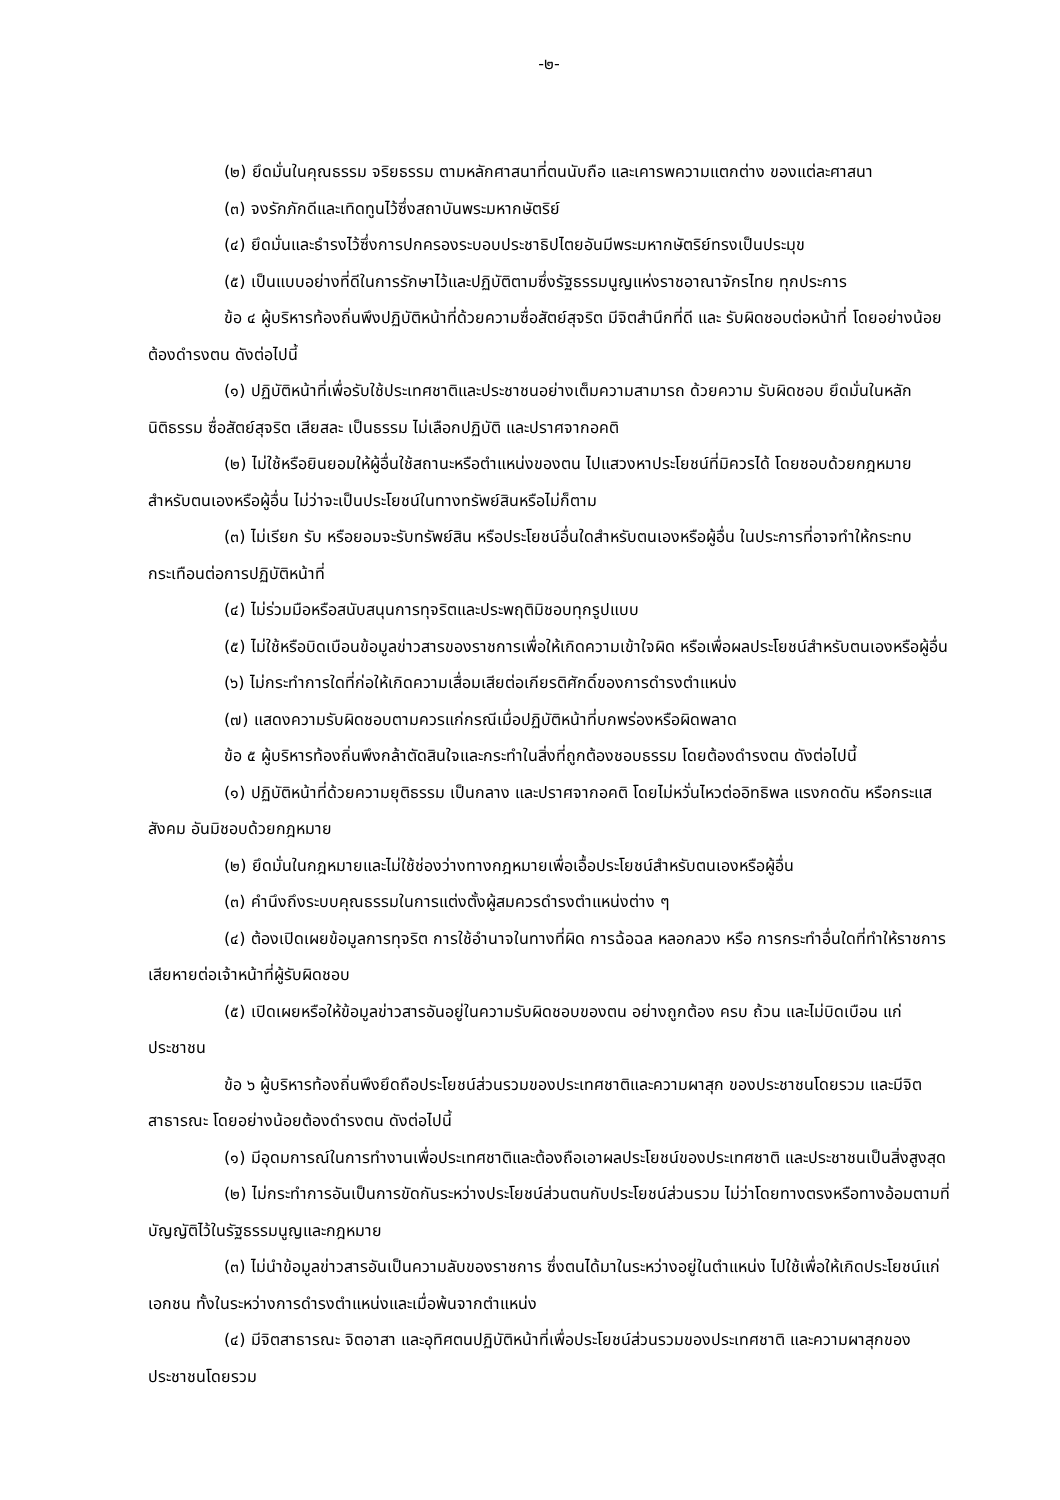-๒-
(๒) ยึดมั่นในคุณธรรม จริยธรรม ตามหลักศาสนาที่ตนนับถือ และเคารพความแตกต่าง ของแต่ละศาสนา
(๓) จงรักภักดีและเทิดทูนไว้ซึ่งสถาบันพระมหากษัตริย์
(๔) ยึดมั่นและธำรงไว้ซึ่งการปกครองระบอบประชาธิปไตยอันมีพระมหากษัตริย์ทรงเป็นประมุข
(๕) เป็นแบบอย่างที่ดีในการรักษาไว้และปฏิบัติตามซึ่งรัฐธรรมนูญแห่งราชอาณาจักรไทย ทุกประการ
ข้อ ๔ ผู้บริหารท้องถิ่นพึงปฏิบัติหน้าที่ด้วยความซื่อสัตย์สุจริต มีจิตสำนึกที่ดี และ รับผิดชอบต่อหน้าที่ โดยอย่างน้อยต้องดำรงตน ดังต่อไปนี้
(๑) ปฏิบัติหน้าที่เพื่อรับใช้ประเทศชาติและประชาชนอย่างเต็มความสามารถ ด้วยความ รับผิดชอบ ยึดมั่นในหลักนิติธรรม ซื่อสัตย์สุจริต เสียสละ เป็นธรรม ไม่เลือกปฏิบัติ และปราศจากอคติ
(๒) ไม่ใช้หรือยินยอมให้ผู้อื่นใช้สถานะหรือตำแหน่งของตน ไปแสวงหาประโยชน์ที่มิควรได้ โดยชอบด้วยกฎหมายสำหรับตนเองหรือผู้อื่น ไม่ว่าจะเป็นประโยชน์ในทางทรัพย์สินหรือไม่ก็ตาม
(๓) ไม่เรียก รับ หรือยอมจะรับทรัพย์สิน หรือประโยชน์อื่นใดสำหรับตนเองหรือผู้อื่น ในประการที่อาจทำให้กระทบกระเทือนต่อการปฏิบัติหน้าที่
(๔) ไม่ร่วมมือหรือสนับสนุนการทุจริตและประพฤติมิชอบทุกรูปแบบ
(๕) ไม่ใช้หรือบิดเบือนข้อมูลข่าวสารของราชการเพื่อให้เกิดความเข้าใจผิด หรือเพื่อผลประโยชน์สำหรับตนเองหรือผู้อื่น
(๖) ไม่กระทำการใดที่ก่อให้เกิดความเสื่อมเสียต่อเกียรติศักดิ์ของการดำรงตำแหน่ง
(๗) แสดงความรับผิดชอบตามควรแก่กรณีเมื่อปฏิบัติหน้าที่บกพร่องหรือผิดพลาด
ข้อ ๕ ผู้บริหารท้องถิ่นพึงกล้าตัดสินใจและกระทำในสิ่งที่ถูกต้องชอบธรรม โดยต้องดำรงตน ดังต่อไปนี้
(๑) ปฏิบัติหน้าที่ด้วยความยุติธรรม เป็นกลาง และปราศจากอคติ โดยไม่หวั่นไหวต่ออิทธิพล แรงกดดัน หรือกระแสสังคม อันมิชอบด้วยกฎหมาย
(๒) ยึดมั่นในกฎหมายและไม่ใช้ช่องว่างทางกฎหมายเพื่อเอื้อประโยชน์สำหรับตนเองหรือผู้อื่น
(๓) คำนึงถึงระบบคุณธรรมในการแต่งตั้งผู้สมควรดำรงตำแหน่งต่าง ๆ
(๔) ต้องเปิดเผยข้อมูลการทุจริต การใช้อำนาจในทางที่ผิด การฉ้อฉล หลอกลวง หรือ การกระทำอื่นใดที่ทำให้ราชการเสียหายต่อเจ้าหน้าที่ผู้รับผิดชอบ
(๕) เปิดเผยหรือให้ข้อมูลข่าวสารอันอยู่ในความรับผิดชอบของตน อย่างถูกต้อง ครบ ถ้วน และไม่บิดเบือน แก่ประชาชน
ข้อ ๖ ผู้บริหารท้องถิ่นพึงยึดถือประโยชน์ส่วนรวมของประเทศชาติและความผาสุก ของประชาชนโดยรวม และมีจิตสาธารณะ โดยอย่างน้อยต้องดำรงตน ดังต่อไปนี้
(๑) มีอุดมการณ์ในการทำงานเพื่อประเทศชาติและต้องถือเอาผลประโยชน์ของประเทศชาติ และประชาชนเป็นสิ่งสูงสุด
(๒) ไม่กระทำการอันเป็นการขัดกันระหว่างประโยชน์ส่วนตนกับประโยชน์ส่วนรวม ไม่ว่าโดยทางตรงหรือทางอ้อมตามที่บัญญัติไว้ในรัฐธรรมนูญและกฎหมาย
(๓) ไม่นำข้อมูลข่าวสารอันเป็นความลับของราชการ ซึ่งตนได้มาในระหว่างอยู่ในตำแหน่ง ไปใช้เพื่อให้เกิดประโยชน์แก่เอกชน ทั้งในระหว่างการดำรงตำแหน่งและเมื่อพ้นจากตำแหน่ง
(๔) มีจิตสาธารณะ จิตอาสา และอุทิศตนปฏิบัติหน้าที่เพื่อประโยชน์ส่วนรวมของประเทศชาติ และความผาสุกของประชาชนโดยรวม